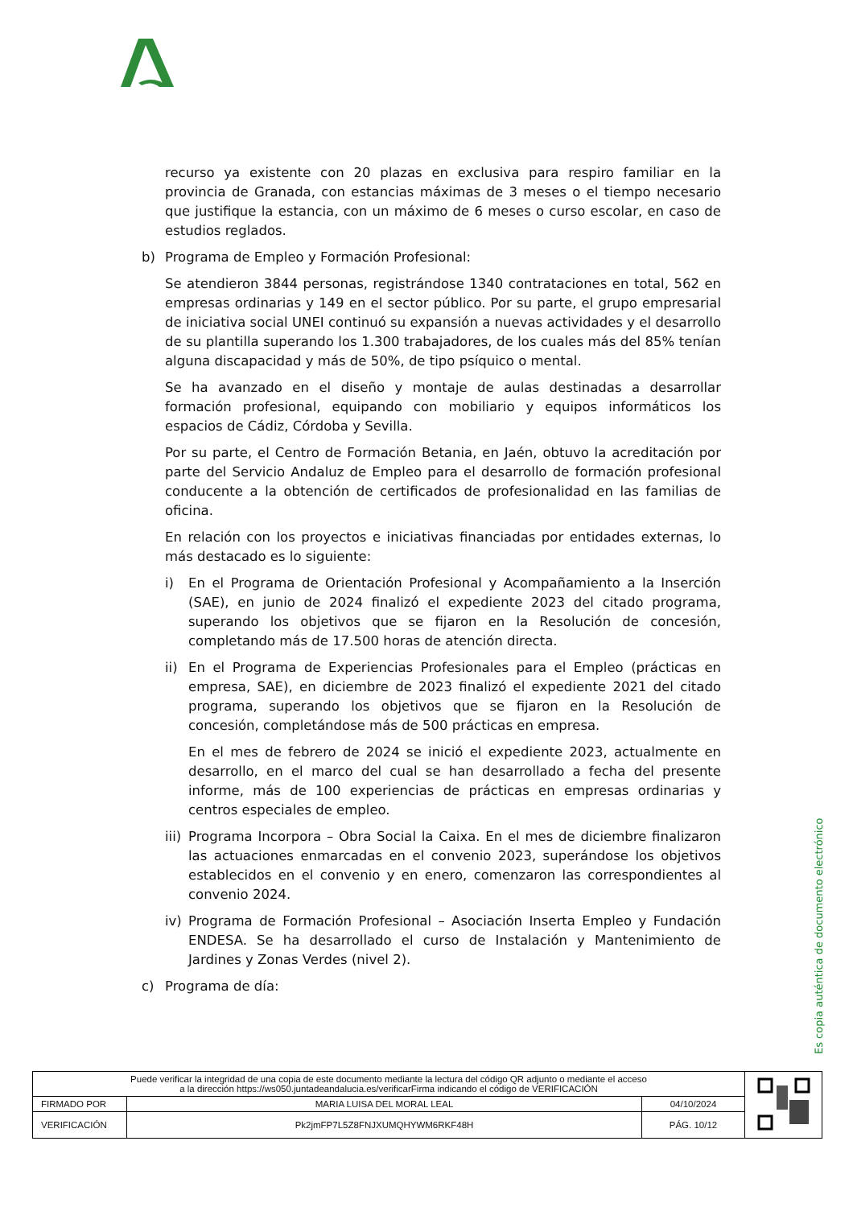recurso ya existente con 20 plazas en exclusiva para respiro familiar en la provincia de Granada, con estancias máximas de 3 meses o el tiempo necesario que justifique la estancia, con un máximo de 6 meses o curso escolar, en caso de estudios reglados.
b) Programa de Empleo y Formación Profesional:
Se atendieron 3844 personas, registrándose 1340 contrataciones en total, 562 en empresas ordinarias y 149 en el sector público. Por su parte, el grupo empresarial de iniciativa social UNEI continuó su expansión a nuevas actividades y el desarrollo de su plantilla superando los 1.300 trabajadores, de los cuales más del 85% tenían alguna discapacidad y más de 50%, de tipo psíquico o mental.
Se ha avanzado en el diseño y montaje de aulas destinadas a desarrollar formación profesional, equipando con mobiliario y equipos informáticos los espacios de Cádiz, Córdoba y Sevilla.
Por su parte, el Centro de Formación Betania, en Jaén, obtuvo la acreditación por parte del Servicio Andaluz de Empleo para el desarrollo de formación profesional conducente a la obtención de certificados de profesionalidad en las familias de oficina.
En relación con los proyectos e iniciativas financiadas por entidades externas, lo más destacado es lo siguiente:
i) En el Programa de Orientación Profesional y Acompañamiento a la Inserción (SAE), en junio de 2024 finalizó el expediente 2023 del citado programa, superando los objetivos que se fijaron en la Resolución de concesión, completando más de 17.500 horas de atención directa.
ii) En el Programa de Experiencias Profesionales para el Empleo (prácticas en empresa, SAE), en diciembre de 2023 finalizó el expediente 2021 del citado programa, superando los objetivos que se fijaron en la Resolución de concesión, completándose más de 500 prácticas en empresa.
En el mes de febrero de 2024 se inició el expediente 2023, actualmente en desarrollo, en el marco del cual se han desarrollado a fecha del presente informe, más de 100 experiencias de prácticas en empresas ordinarias y centros especiales de empleo.
iii) Programa Incorpora – Obra Social la Caixa. En el mes de diciembre finalizaron las actuaciones enmarcadas en el convenio 2023, superándose los objetivos establecidos en el convenio y en enero, comenzaron las correspondientes al convenio 2024.
iv) Programa de Formación Profesional – Asociación Inserta Empleo y Fundación ENDESA. Se ha desarrollado el curso de Instalación y Mantenimiento de Jardines y Zonas Verdes (nivel 2).
c) Programa de día:
Es copia auténtica de documento electrónico
| Puede verificar la integridad de una copia de este documento mediante la lectura del código QR adjunto o mediante el acceso a la dirección https://ws050.juntadeandalucia.es/verificarFirma indicando el código de VERIFICACIÓN | | | |
| FIRMADO POR | MARIA LUISA DEL MORAL LEAL | 04/10/2024 | |
| VERIFICACIÓN | Pk2jmFP7L5Z8FNJXUMQHYWM6RKF48H | PÁG. 10/12 | |